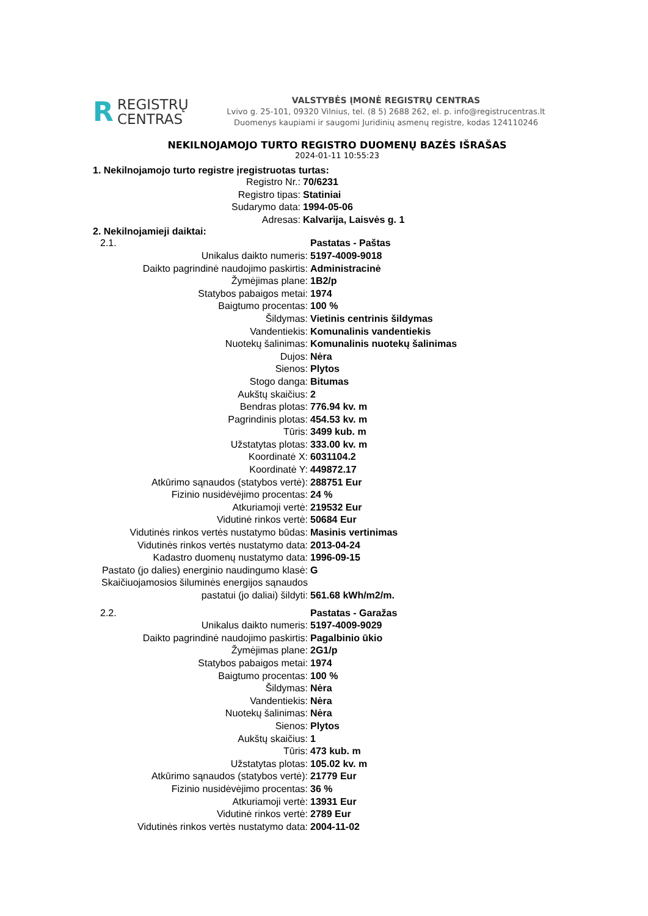R REGISTRŲ
CENTRAS
VALSTYBĖS ĮMONĖ REGISTRŲ CENTRAS
Lvivo g. 25-101, 09320 Vilnius, tel. (8 5) 2688 262, el. p. info@registrucentras.lt
Duomenys kaupiami ir saugomi Juridinių asmenų registre, kodas 124110246
NEKILNOJAMOJO TURTO REGISTRO DUOMENŲ BAZĖS IŠRAŠAS
2024-01-11 10:55:23
1. Nekilnojamojo turto registre įregistruotas turtas:
| Registro Nr.: | 70/6231 |
| Registro tipas: | Statiniai |
| Sudarymo data: | 1994-05-06 |
| Adresas: | Kalvarija, Laisvės g. 1 |
2. Nekilnojamieji daiktai:
| 2.1. | Pastatas - Paštas |
| Unikalus daikto numeris: | 5197-4009-9018 |
| Daikto pagrindinė naudojimo paskirtis: | Administracinė |
| Žymėjimas plane: | 1B2/p |
| Statybos pabaigos metai: | 1974 |
| Baigtumo procentas: | 100 % |
| Šildymas: | Vietinis centrinis šildymas |
| Vandentiekis: | Komunalinis vandentiekis |
| Nuotekų šalinimas: | Komunalinis nuotekų šalinimas |
| Dujos: | Nėra |
| Sienos: | Plytos |
| Stogo danga: | Bitumas |
| Aukštų skaičius: | 2 |
| Bendras plotas: | 776.94 kv. m |
| Pagrindinis plotas: | 454.53 kv. m |
| Tūris: | 3499 kub. m |
| Užstatytas plotas: | 333.00 kv. m |
| Koordinatė X: | 6031104.2 |
| Koordinatė Y: | 449872.17 |
| Atkūrimo sąnaudos (statybos vertė): | 288751 Eur |
| Fizinio nusidėvėjimo procentas: | 24 % |
| Atkuriamoji vertė: | 219532 Eur |
| Vidutinė rinkos vertė: | 50684 Eur |
| Vidutinės rinkos vertės nustatymo būdas: | Masinis vertinimas |
| Vidutinės rinkos vertės nustatymo data: | 2013-04-24 |
| Kadastro duomenų nustatymo data: | 1996-09-15 |
| Pastato (jo dalies) energinio naudingumo klasė: | G |
| Skaičiuojamosios šiluminės energijos sąnaudos pastatui (jo daliai) šildyti: | 561.68 kWh/m2/m. |
| 2.2. | Pastatas - Garažas |
| Unikalus daikto numeris: | 5197-4009-9029 |
| Daikto pagrindinė naudojimo paskirtis: | Pagalbinio ūkio |
| Žymėjimas plane: | 2G1/p |
| Statybos pabaigos metai: | 1974 |
| Baigtumo procentas: | 100 % |
| Šildymas: | Nėra |
| Vandentiekis: | Nėra |
| Nuotekų šalinimas: | Nėra |
| Sienos: | Plytos |
| Aukštų skaičius: | 1 |
| Tūris: | 473 kub. m |
| Užstatytas plotas: | 105.02 kv. m |
| Atkūrimo sąnaudos (statybos vertė): | 21779 Eur |
| Fizinio nusidėvėjimo procentas: | 36 % |
| Atkuriamoji vertė: | 13931 Eur |
| Vidutinė rinkos vertė: | 2789 Eur |
| Vidutinės rinkos vertės nustatymo data: | 2004-11-02 |